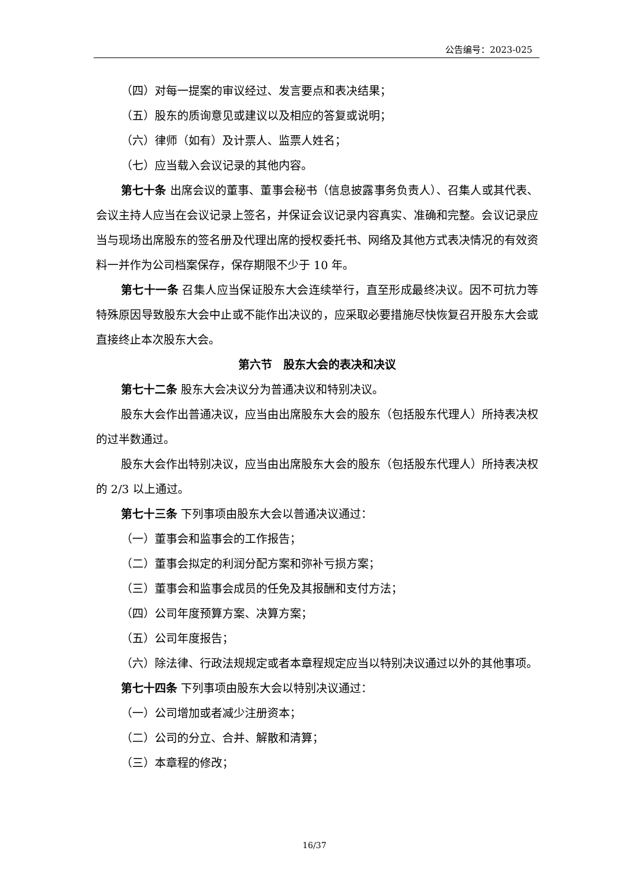公告编号：2023-025
（四）对每一提案的审议经过、发言要点和表决结果；
（五）股东的质询意见或建议以及相应的答复或说明；
（六）律师（如有）及计票人、监票人姓名；
（七）应当载入会议记录的其他内容。
第七十条 出席会议的董事、董事会秘书（信息披露事务负责人）、召集人或其代表、会议主持人应当在会议记录上签名，并保证会议记录内容真实、准确和完整。会议记录应当与现场出席股东的签名册及代理出席的授权委托书、网络及其他方式表决情况的有效资料一并作为公司档案保存，保存期限不少于 10 年。
第七十一条 召集人应当保证股东大会连续举行，直至形成最终决议。因不可抗力等特殊原因导致股东大会中止或不能作出决议的，应采取必要措施尽快恢复召开股东大会或直接终止本次股东大会。
第六节　股东大会的表决和决议
第七十二条 股东大会决议分为普通决议和特别决议。
股东大会作出普通决议，应当由出席股东大会的股东（包括股东代理人）所持表决权的过半数通过。
股东大会作出特别决议，应当由出席股东大会的股东（包括股东代理人）所持表决权的 2/3 以上通过。
第七十三条 下列事项由股东大会以普通决议通过：
（一）董事会和监事会的工作报告；
（二）董事会拟定的利润分配方案和弥补亏损方案；
（三）董事会和监事会成员的任免及其报酬和支付方法；
（四）公司年度预算方案、决算方案；
（五）公司年度报告；
（六）除法律、行政法规规定或者本章程规定应当以特别决议通过以外的其他事项。
第七十四条 下列事项由股东大会以特别决议通过：
（一）公司增加或者减少注册资本；
（二）公司的分立、合并、解散和清算；
（三）本章程的修改；
16/37